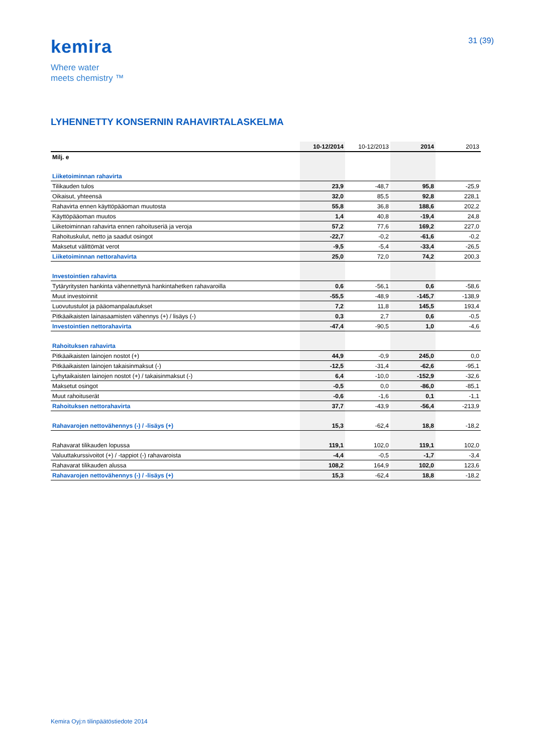kemira
Where water
meets chemistry ™
31 (39)
LYHENNETTY KONSERNIN RAHAVIRTALASKELMA
| | 10-12/2014 | 10-12/2013 | 2014 | 2013 |
| --- | --- | --- | --- | --- |
| Milj. e | | | | |
| Liiketoiminnan rahavirta | | | | |
| Tilikauden tulos | 23,9 | -48,7 | 95,8 | -25,9 |
| Oikaisut, yhteensä | 32,0 | 85,5 | 92,8 | 228,1 |
| Rahavirta ennen käyttöpääoman muutosta | 55,8 | 36,8 | 188,6 | 202,2 |
| Käyttöpääoman muutos | 1,4 | 40,8 | -19,4 | 24,8 |
| Liiketoiminnan rahavirta ennen rahoituseriä ja veroja | 57,2 | 77,6 | 169,2 | 227,0 |
| Rahoituskulut, netto ja saadut osingot | -22,7 | -0,2 | -61,6 | -0,2 |
| Maksetut välittömät verot | -9,5 | -5,4 | -33,4 | -26,5 |
| Liiketoiminnan nettorahavirta | 25,0 | 72,0 | 74,2 | 200,3 |
| Investointien rahavirta | | | | |
| Tytäryritysten hankinta vähennettynä hankintahetken rahavaroilla | 0,6 | -56,1 | 0,6 | -58,6 |
| Muut investoinnit | -55,5 | -48,9 | -145,7 | -138,9 |
| Luovutustulot ja pääomanpalautukset | 7,2 | 11,8 | 145,5 | 193,4 |
| Pitkäaikaisten lainasaamisten vähennys (+) / lisäys (-) | 0,3 | 2,7 | 0,6 | -0,5 |
| Investointien nettorahavirta | -47,4 | -90,5 | 1,0 | -4,6 |
| Rahoituksen rahavirta | | | | |
| Pitkäaikaisten lainojen nostot (+) | 44,9 | -0,9 | 245,0 | 0,0 |
| Pitkäaikaisten lainojen takaisinmaksut (-) | -12,5 | -31,4 | -62,6 | -95,1 |
| Lyhytaikaisten lainojen nostot (+) / takaisinmaksut (-) | 6,4 | -10,0 | -152,9 | -32,6 |
| Maksetut osingot | -0,5 | 0,0 | -86,0 | -85,1 |
| Muut rahoituserät | -0,6 | -1,6 | 0,1 | -1,1 |
| Rahoituksen nettorahavirta | 37,7 | -43,9 | -56,4 | -213,9 |
| Rahavarojen nettovähennys (-) / -lisäys (+) | 15,3 | -62,4 | 18,8 | -18,2 |
| Rahavarat tilikauden lopussa | 119,1 | 102,0 | 119,1 | 102,0 |
| Valuuttakurssivoitot (+) / -tappiot (-) rahavaroista | -4,4 | -0,5 | -1,7 | -3,4 |
| Rahavarat tilikauden alussa | 108,2 | 164,9 | 102,0 | 123,6 |
| Rahavarojen nettovähennys (-) / -lisäys (+) | 15,3 | -62,4 | 18,8 | -18,2 |
Kemira Oyj:n tilinpäätöstiedote 2014